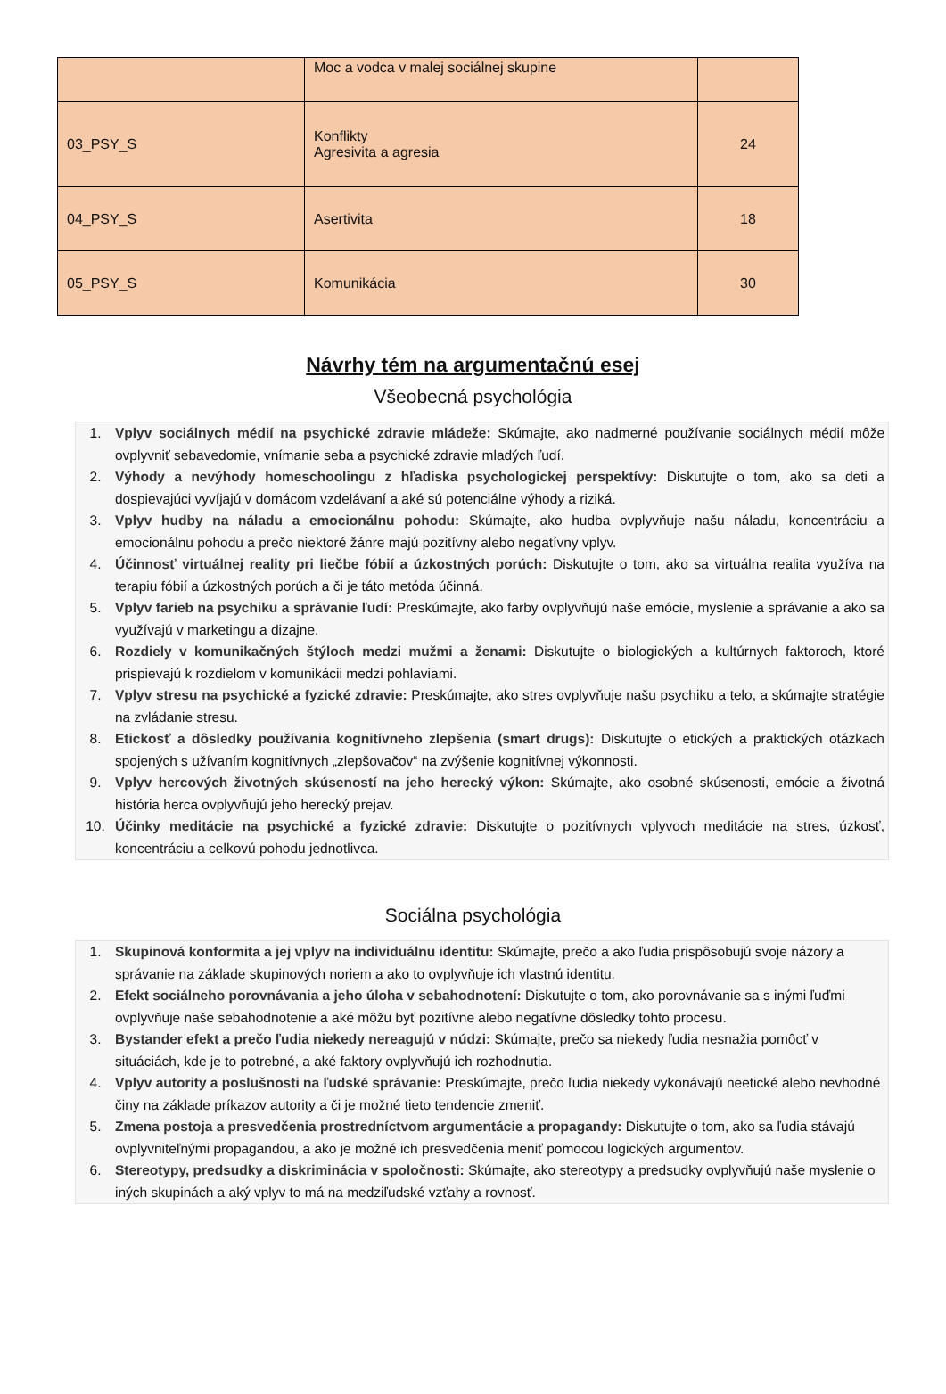| | Moc a vodca v malej sociálnej skupine | |
| 03_PSY_S | Konflikty Agresivita a agresia | 24 |
| 04_PSY_S | Asertivita | 18 |
| 05_PSY_S | Komunikácia | 30 |
Návrhy tém na argumentačnú esej
Všeobecná psychológia
1. Vplyv sociálnych médií na psychické zdravie mládeže: Skúmajte, ako nadmerné používanie sociálnych médií môže ovplyvniť sebavedomie, vnímanie seba a psychické zdravie mladých ľudí.
2. Výhody a nevýhody homeschoolingu z hľadiska psychologickej perspektívy: Diskutujte o tom, ako sa deti a dospievajúci vyvíjajú v domácom vzdelávaní a aké sú potenciálne výhody a riziká.
3. Vplyv hudby na náladu a emocionálnu pohodu: Skúmajte, ako hudba ovplyvňuje našu náladu, koncentráciu a emocionálnu pohodu a prečo niektoré žánre majú pozitívny alebo negatívny vplyv.
4. Účinnosť virtuálnej reality pri liečbe fóbií a úzkostných porúch: Diskutujte o tom, ako sa virtuálna realita využíva na terapiu fóbií a úzkostných porúch a či je táto metóda účinná.
5. Vplyv farieb na psychiku a správanie ľudí: Preskúmajte, ako farby ovplyvňujú naše emócie, myslenie a správanie a ako sa využívajú v marketingu a dizajne.
6. Rozdiely v komunikačných štýloch medzi mužmi a ženami: Diskutujte o biologických a kultúrnych faktoroch, ktoré prispievajú k rozdielom v komunikácii medzi pohlaviami.
7. Vplyv stresu na psychické a fyzické zdravie: Preskúmajte, ako stres ovplyvňuje našu psychiku a telo, a skúmajte stratégie na zvládanie stresu.
8. Etickosť a dôsledky používania kognitívneho zlepšenia (smart drugs): Diskutujte o etických a praktických otázkach spojených s užívaním kognitívnych „zlepšovačov“ na zvýšenie kognitívnej výkonnosti.
9. Vplyv hercových životných skúseností na jeho herecký výkon: Skúmajte, ako osobné skúsenosti, emócie a životná história herca ovplyvňujú jeho herecký prejav.
10. Účinky meditácie na psychické a fyzické zdravie: Diskutujte o pozitívnych vplyvoch meditácie na stres, úzkosť, koncentráciu a celkovú pohodu jednotlivca.
Sociálna psychológia
1. Skupinová konformita a jej vplyv na individuálnu identitu: Skúmajte, prečo a ako ľudia prispôsobujú svoje názory a správanie na základe skupinových noriem a ako to ovplyvňuje ich vlastnú identitu.
2. Efekt sociálneho porovnávania a jeho úloha v sebahodnotení: Diskutujte o tom, ako porovnávanie sa s inými ľuďmi ovplyvňuje naše sebahodnotenie a aké môžu byť pozitívne alebo negatívne dôsledky tohto procesu.
3. Bystander efekt a prečo ľudia niekedy nereagujú v núdzi: Skúmajte, prečo sa niekedy ľudia nesnažia pomôcť v situáciách, kde je to potrebné, a aké faktory ovplyvňujú ich rozhodnutia.
4. Vplyv autority a poslušnosti na ľudské správanie: Preskúmajte, prečo ľudia niekedy vykonávajú neetické alebo nevhodné činy na základe príkazov autority a či je možné tieto tendencie zmeniť.
5. Zmena postoja a presvedčenia prostredníctvom argumentácie a propagandy: Diskutujte o tom, ako sa ľudia stávajú ovplyvniteľnými propagandou, a ako je možné ich presvedčenia meniť pomocou logických argumentov.
6. Stereotypy, predsudky a diskriminácia v spoločnosti: Skúmajte, ako stereotypy a predsudky ovplyvňujú naše myslenie o iných skupinách a aký vplyv to má na medziľudské vzťahy a rovnosť.